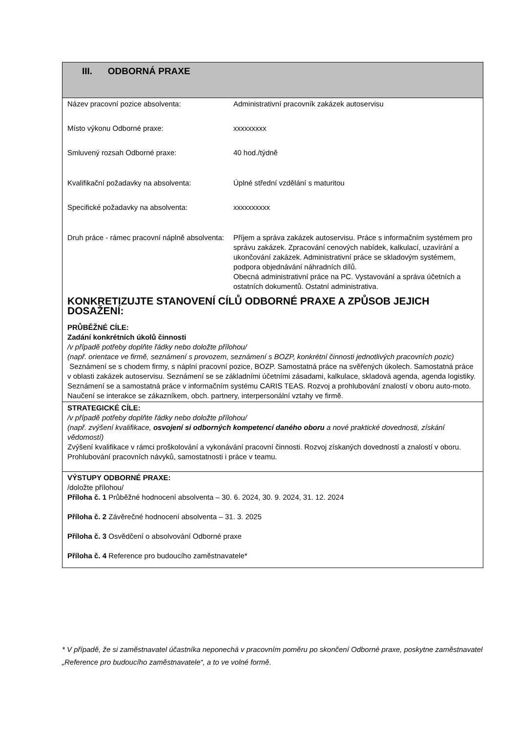| III. ODBORNÁ PRAXE |
| Název pracovní pozice absolventa: Administrativní pracovník zakázek autoservisu Místo výkonu Odborné praxe: xxxxxxxxx Smluvený rozsah Odborné praxe: 40 hod./týdně Kvalifikační požadavky na absolventa: Úplné střední vzdělání s maturitou Specifické požadavky na absolventa: xxxxxxxxxx Druh práce - rámec pracovní náplně absolventa: Příjem a správa zakázek autoservisu. Práce s informačním systémem pro správu zakázek. Zpracování cenových nabídek, kalkulací, uzavírání a ukončování zakázek. Administrativní práce se skladovým systémem, podpora objednávání náhradních dílů. Obecná administrativní práce na PC. Vystavování a správa účetních a ostatních dokumentů. Ostatní administrativa. KONKRETIZUJTE STANOVENÍ CÍLŮ ODBORNÉ PRAXE A ZPŮSOB JEJICH DOSAŽENÍ: PRŮBĚŽNÉ CÍLE: Zadání konkrétních úkolů činnosti /v případě potřeby doplňte řádky nebo doložte přílohou/ (např. orientace ve firmě, seznámení s provozem, seznámení s BOZP, konkrétní činnosti jednotlivých pracovních pozic) Seznámení se s chodem firmy, s náplní pracovní pozice, BOZP. Samostatná práce na svěřených úkolech. Samostatná práce v oblasti zakázek autoservisu. Seznámení se se základními účetními zásadami, kalkulace, skladová agenda, agenda logistiky. Seznámení se a samostatná práce v informačním systému CARIS TEAS. Rozvoj a prohlubování znalostí v oboru auto-moto. Naučení se interakce se zákazníkem, obch. partnery, interpersonální vztahy ve firmě. |
| STRATEGICKÉ CÍLE: /v případě potřeby doplňte řádky nebo doložte přílohou/ (např. zvýšení kvalifikace, osvojení si odborných kompetencí daného oboru a nové praktické dovednosti, získání vědomostí) Zvýšení kvalifikace v rámci proškolování a vykonávání pracovní činnosti. Rozvoj získaných dovedností a znalostí v oboru. Prohlubování pracovních návyků, samostatnosti i práce v teamu. |
| VÝSTUPY ODBORNÉ PRAXE: /doložte přílohou/ Příloha č. 1 Průběžné hodnocení absolventa – 30. 6. 2024, 30. 9. 2024, 31. 12. 2024 Příloha č. 2 Závěrečné hodnocení absolventa – 31. 3. 2025 Příloha č. 3 Osvědčení o absolvování Odborné praxe Příloha č. 4 Reference pro budoucího zaměstnavatele* |
* V případě, že si zaměstnavatel účastníka neponechá v pracovním poměru po skončení Odborné praxe, poskytne zaměstnavatel „Reference pro budoucího zaměstnavatele“, a to ve volné formě.